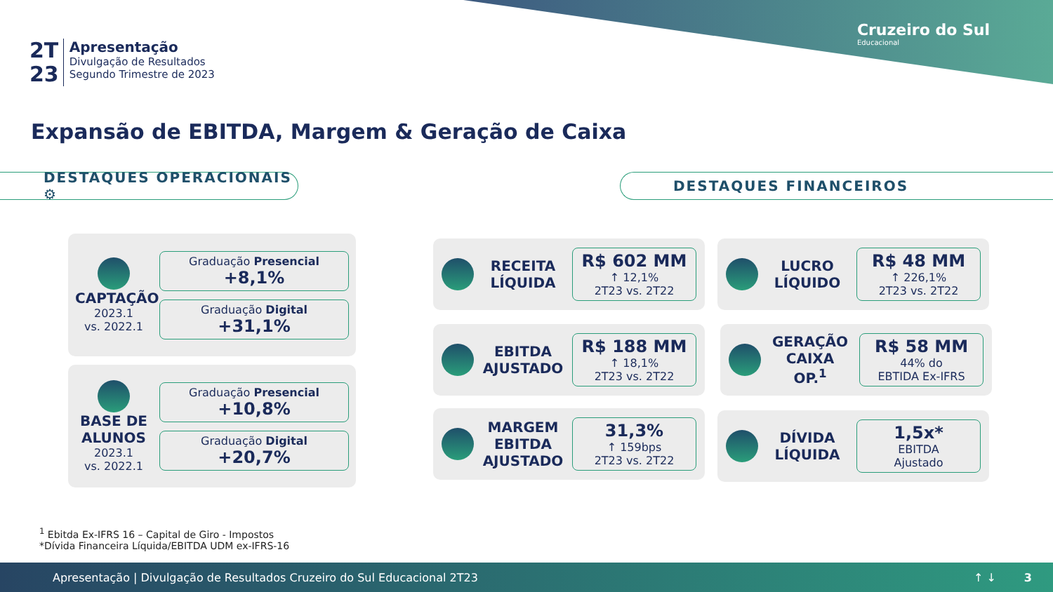Cruzeiro do Sul
Educacional
2T
23
Apresentação
Divulgação de Resultados
Segundo Trimestre de 2023
Expansão de EBITDA, Margem & Geração de Caixa
DESTAQUES OPERACIONAIS ⚙ DESTAQUES FINANCEIROS
CAPTAÇÃO
2023.1
vs. 2022.1
Graduação Presencial +8,1%
Graduação Digital +31,1%
BASE DE ALUNOS
2023.1
vs. 2022.1
Graduação Presencial +10,8%
Graduação Digital +20,7%
RECEITA LÍQUIDA
R$ 602 MM
↑ 12,1%
2T23 vs. 2T22
LUCRO LÍQUIDO
R$ 48 MM
↑ 226,1%
2T23 vs. 2T22
EBITDA AJUSTADO
R$ 188 MM
↑ 18,1%
2T23 vs. 2T22
GERAÇÃO CAIXA OP.<sup>1</sup>
R$ 58 MM
44% do
EBTIDA Ex-IFRS
MARGEM EBITDA AJUSTADO
31,3%
↑ 159bps
2T23 vs. 2T22
DÍVIDA LÍQUIDA
1,5x*
EBITDA
Ajustado
<sup>1</sup> Ebitda Ex-IFRS 16 – Capital de Giro - Impostos
*Dívida Financeira Líquida/EBITDA UDM ex-IFRS-16
Apresentação | Divulgação de Resultados Cruzeiro do Sul Educacional 2T23 ↑ ↓ 3